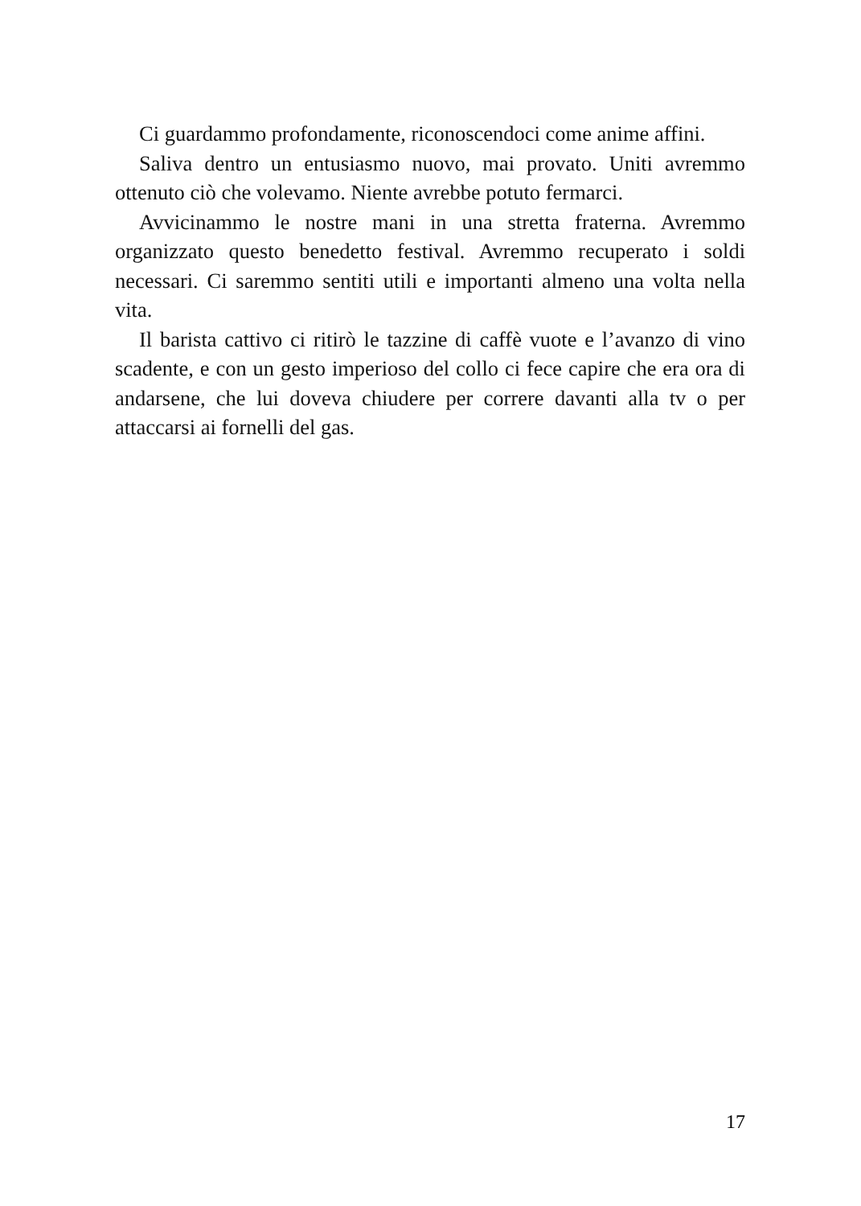Ci guardammo profondamente, riconoscendoci come anime affini.
Saliva dentro un entusiasmo nuovo, mai provato. Uniti avremmo ottenuto ciò che volevamo. Niente avrebbe potuto fermarci.
Avvicinammo le nostre mani in una stretta fraterna. Avremmo organizzato questo benedetto festival. Avremmo recuperato i soldi necessari. Ci saremmo sentiti utili e importanti almeno una volta nella vita.
Il barista cattivo ci ritirò le tazzine di caffè vuote e l’avanzo di vino scadente, e con un gesto imperioso del collo ci fece capire che era ora di andarsene, che lui doveva chiudere per correre davanti alla tv o per attaccarsi ai fornelli del gas.
17